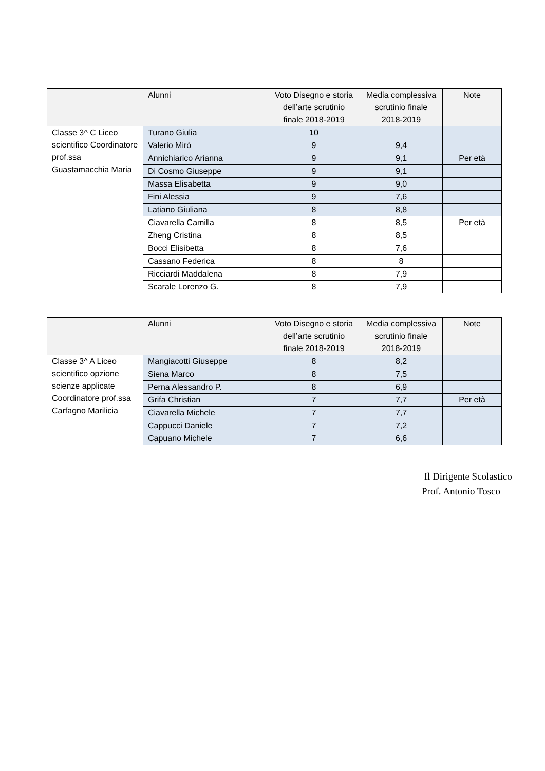| | Alunni | Voto Disegno e storia dell’arte scrutinio finale 2018-2019 | Media complessiva scrutinio finale 2018-2019 | Note |
| --- | --- | --- | --- | --- |
| Classe 3^ C Liceo scientifico Coordinatore prof.ssa Guastamacchia Maria | Turano Giulia | 10 | | |
| | Valerio Mirò | 9 | 9,4 | |
| | Annichiarico Arianna | 9 | 9,1 | Per età |
| | Di Cosmo Giuseppe | 9 | 9,1 | |
| | Massa Elisabetta | 9 | 9,0 | |
| | Fini Alessia | 9 | 7,6 | |
| | Latiano Giuliana | 8 | 8,8 | |
| | Ciavarella Camilla | 8 | 8,5 | Per età |
| | Zheng Cristina | 8 | 8,5 | |
| | Bocci Elisibetta | 8 | 7,6 | |
| | Cassano Federica | 8 | 8 | |
| | Ricciardi Maddalena | 8 | 7,9 | |
| | Scarale Lorenzo G. | 8 | 7,9 | |
| | Alunni | Voto Disegno e storia dell’arte scrutinio finale 2018-2019 | Media complessiva scrutinio finale 2018-2019 | Note |
| --- | --- | --- | --- | --- |
| Classe 3^ A Liceo scientifico opzione scienze applicate Coordinatore prof.ssa Carfagno Marilicia | Mangiacotti Giuseppe | 8 | 8,2 | |
| | Siena Marco | 8 | 7,5 | |
| | Perna Alessandro P. | 8 | 6,9 | |
| | Grifa Christian | 7 | 7,7 | Per età |
| | Ciavarella Michele | 7 | 7,7 | |
| | Cappucci Daniele | 7 | 7,2 | |
| | Capuano Michele | 7 | 6,6 | |
Il Dirigente Scolastico
Prof. Antonio Tosco